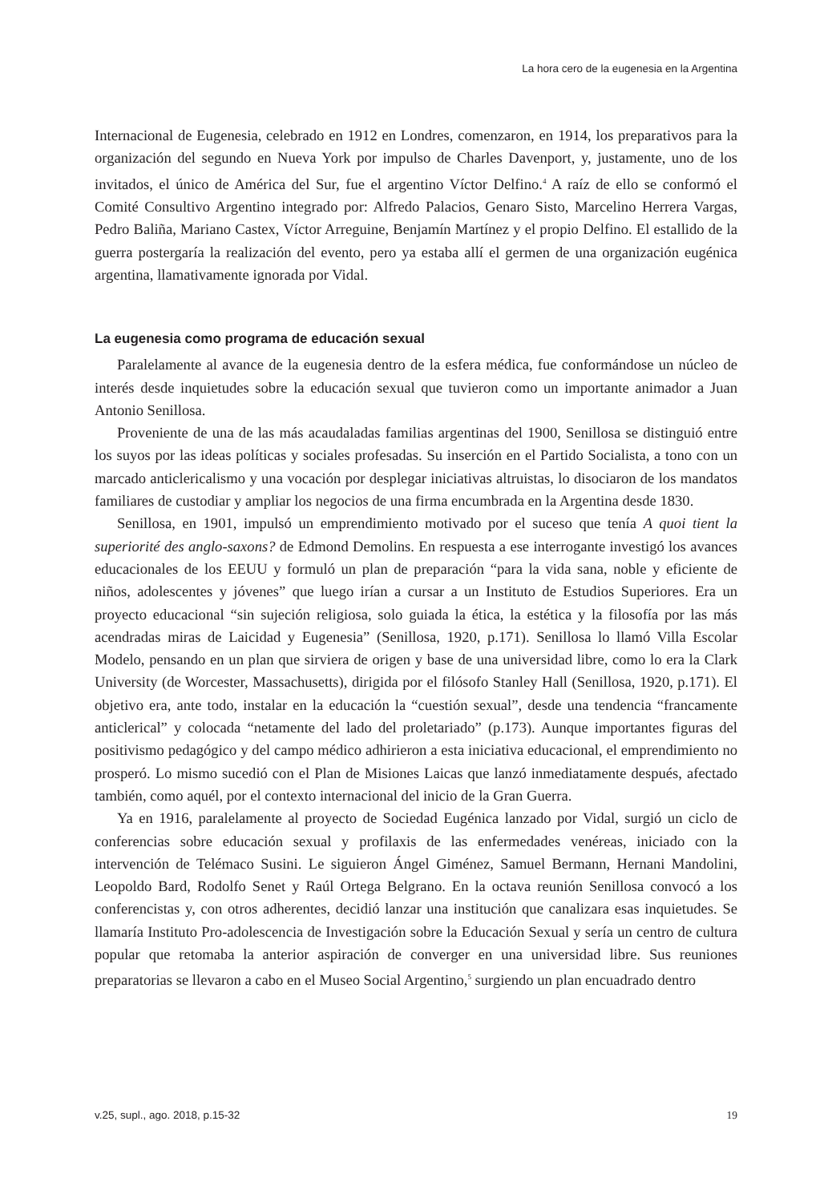La hora cero de la eugenesia en la Argentina
Internacional de Eugenesia, celebrado en 1912 en Londres, comenzaron, en 1914, los preparativos para la organización del segundo en Nueva York por impulso de Charles Davenport, y, justamente, uno de los invitados, el único de América del Sur, fue el argentino Víctor Delfino.<sup>4</sup> A raíz de ello se conformó el Comité Consultivo Argentino integrado por: Alfredo Palacios, Genaro Sisto, Marcelino Herrera Vargas, Pedro Baliña, Mariano Castex, Víctor Arreguine, Benjamín Martínez y el propio Delfino. El estallido de la guerra postergaría la realización del evento, pero ya estaba allí el germen de una organización eugénica argentina, llamativamente ignorada por Vidal.
La eugenesia como programa de educación sexual
Paralelamente al avance de la eugenesia dentro de la esfera médica, fue conformándose un núcleo de interés desde inquietudes sobre la educación sexual que tuvieron como un importante animador a Juan Antonio Senillosa.
Proveniente de una de las más acaudaladas familias argentinas del 1900, Senillosa se distinguió entre los suyos por las ideas políticas y sociales profesadas. Su inserción en el Partido Socialista, a tono con un marcado anticlericalismo y una vocación por desplegar iniciativas altruistas, lo disociaron de los mandatos familiares de custodiar y ampliar los negocios de una firma encumbrada en la Argentina desde 1830.
Senillosa, en 1901, impulsó un emprendimiento motivado por el suceso que tenía A quoi tient la superiorité des anglo-saxons? de Edmond Demolins. En respuesta a ese interrogante investigó los avances educacionales de los EEUU y formuló un plan de preparación “para la vida sana, noble y eficiente de niños, adolescentes y jóvenes” que luego irían a cursar a un Instituto de Estudios Superiores. Era un proyecto educacional “sin sujeción religiosa, solo guiada la ética, la estética y la filosofía por las más acendradas miras de Laicidad y Eugenesia” (Senillosa, 1920, p.171). Senillosa lo llamó Villa Escolar Modelo, pensando en un plan que sirviera de origen y base de una universidad libre, como lo era la Clark University (de Worcester, Massachusetts), dirigida por el filósofo Stanley Hall (Senillosa, 1920, p.171). El objetivo era, ante todo, instalar en la educación la “cuestión sexual”, desde una tendencia “francamente anticlerical” y colocada “netamente del lado del proletariado” (p.173). Aunque importantes figuras del positivismo pedagógico y del campo médico adhirieron a esta iniciativa educacional, el emprendimiento no prosperó. Lo mismo sucedió con el Plan de Misiones Laicas que lanzó inmediatamente después, afectado también, como aquél, por el contexto internacional del inicio de la Gran Guerra.
Ya en 1916, paralelamente al proyecto de Sociedad Eugénica lanzado por Vidal, surgió un ciclo de conferencias sobre educación sexual y profilaxis de las enfermedades venéreas, iniciado con la intervención de Telémaco Susini. Le siguieron Ángel Giménez, Samuel Bermann, Hernani Mandolini, Leopoldo Bard, Rodolfo Senet y Raúl Ortega Belgrano. En la octava reunión Senillosa convocó a los conferencistas y, con otros adherentes, decidió lanzar una institución que canalizara esas inquietudes. Se llamaría Instituto Pro-adolescencia de Investigación sobre la Educación Sexual y sería un centro de cultura popular que retomaba la anterior aspiración de converger en una universidad libre. Sus reuniones preparatorias se llevaron a cabo en el Museo Social Argentino,<sup>5</sup> surgiendo un plan encuadrado dentro
v.25, supl., ago. 2018, p.15-32 19